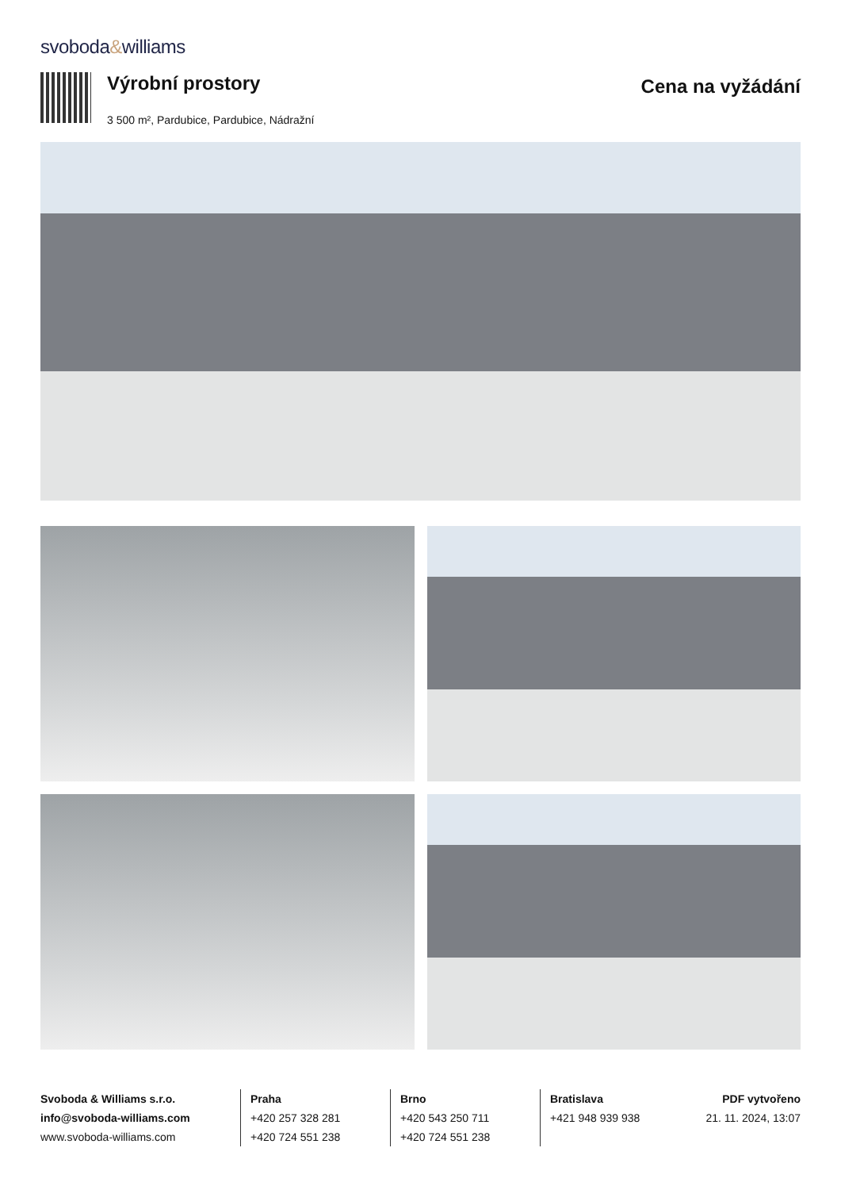svoboda&williams
Výrobní prostory
3 500 m², Pardubice, Pardubice, Nádražní
Cena na vyžádání
Svoboda & Williams s.r.o.
info@svoboda-williams.com
www.svoboda-williams.com
Praha
+420 257 328 281
+420 724 551 238
Brno
+420 543 250 711
+420 724 551 238
Bratislava
+421 948 939 938
PDF vytvořeno
21. 11. 2024, 13:07